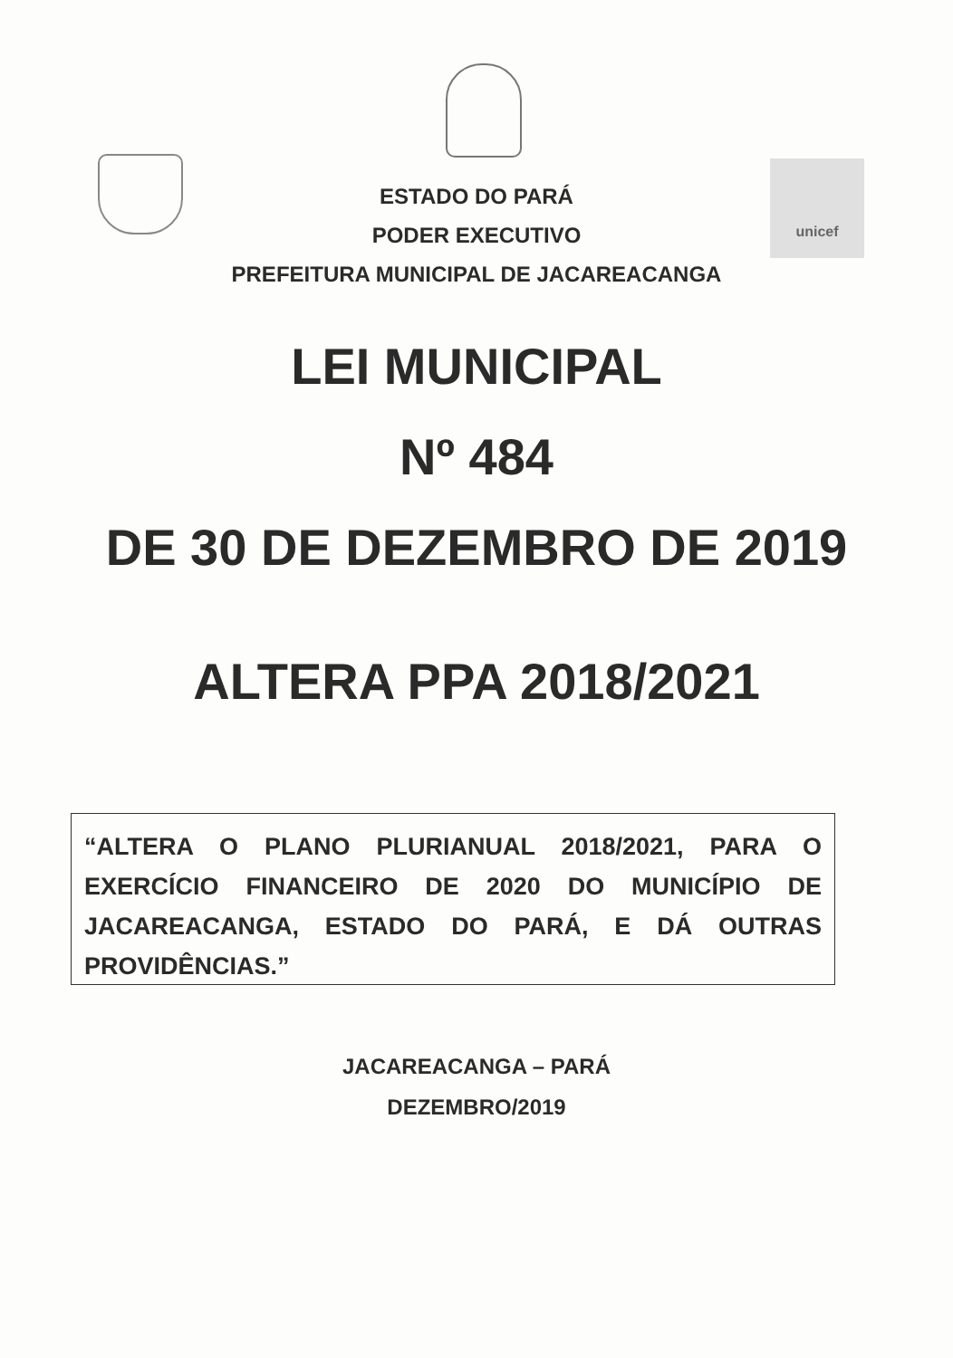unicef
ESTADO DO PARÁ
PODER EXECUTIVO
PREFEITURA MUNICIPAL DE JACAREACANGA
LEI MUNICIPAL
Nº 484
DE 30 DE DEZEMBRO DE 2019
ALTERA PPA 2018/2021
“ALTERA O PLANO PLURIANUAL 2018/2021, PARA O EXERCÍCIO FINANCEIRO DE 2020 DO MUNICÍPIO DE JACAREACANGA, ESTADO DO PARÁ, E DÁ OUTRAS PROVIDÊNCIAS.”
JACAREACANGA – PARÁ
DEZEMBRO/2019